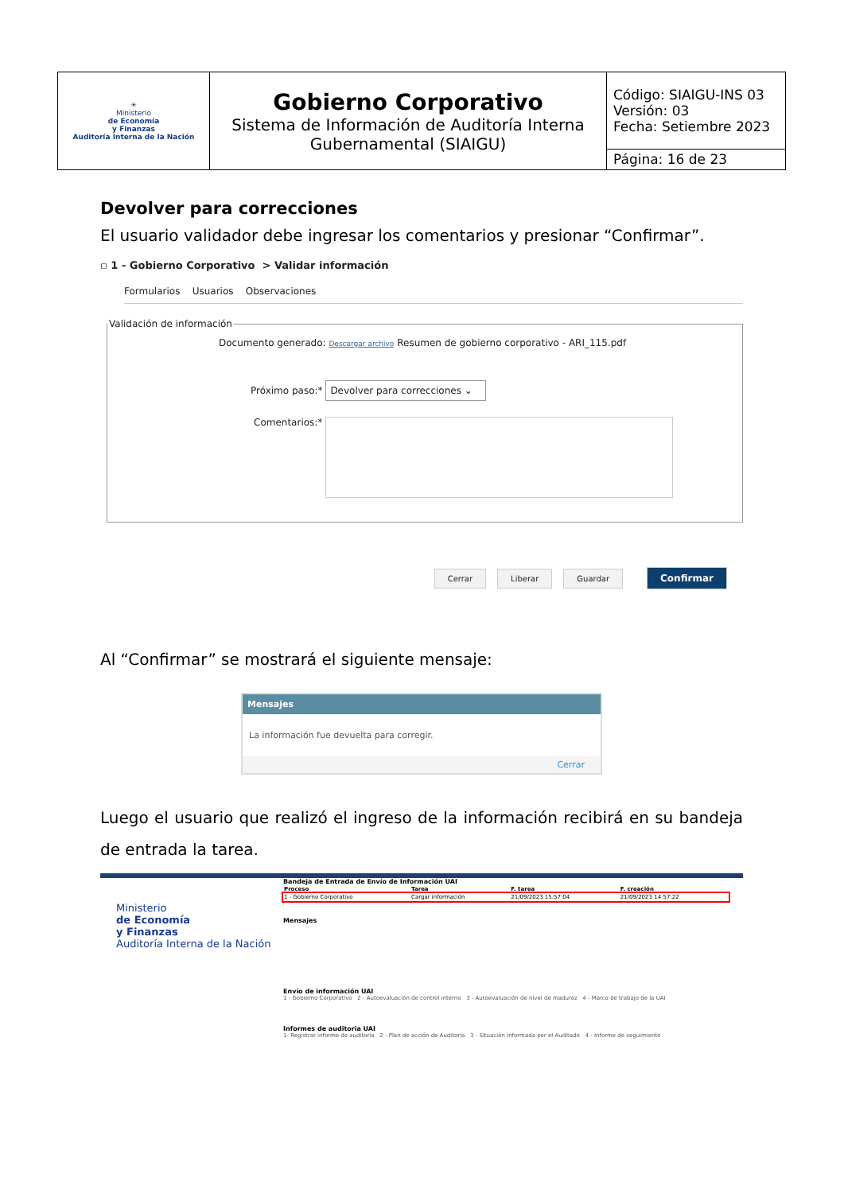| ☀ Ministerio de Economía y Finanzas Auditoría Interna de la Nación | Gobierno Corporativo Sistema de Información de Auditoría Interna Gubernamental (SIAIGU) | Código: SIAIGU-INS 03 Versión: 03 Fecha: Setiembre 2023 |
| | | Página: 16 de 23 |
Devolver para correcciones
El usuario validador debe ingresar los comentarios y presionar “Confirmar”.
▫ 1 - Gobierno Corporativo > Validar información
Formularios Usuarios Observaciones
Validación de información
Documento generado: Descargar archivo Resumen de gobierno corporativo - ARI_115.pdf
Próximo paso:* Devolver para correcciones ⌄
Comentarios:*
Cerrar Liberar Guardar Confirmar
Al “Confirmar” se mostrará el siguiente mensaje:
Mensajes
La información fue devuelta para corregir.
Cerrar
Luego el usuario que realizó el ingreso de la información recibirá en su bandeja de entrada la tarea.
Ministerio
de Economía
y Finanzas
Auditoría Interna de la Nación
Bandeja de Entrada de Envío de Información UAI
| Proceso | Tarea | F. tarea | F. creación |
| --- | --- | --- | --- |
| 1 - Gobierno Corporativo | Cargar información | 21/09/2023 15:57:04 | 21/09/2023 14:57:22 |
Mensajes
Envío de información UAI
1 - Gobierno Corporativo 2 - Autoevaluación de control interno 3 - Autoevaluación de nivel de madurez 4 - Marco de trabajo de la UAI
Informes de auditoria UAI
1- Registrar informe de auditoría 2 - Plan de acción de Auditoría 3 - Situación Informada por el Auditado 4 - Informe de seguimiento